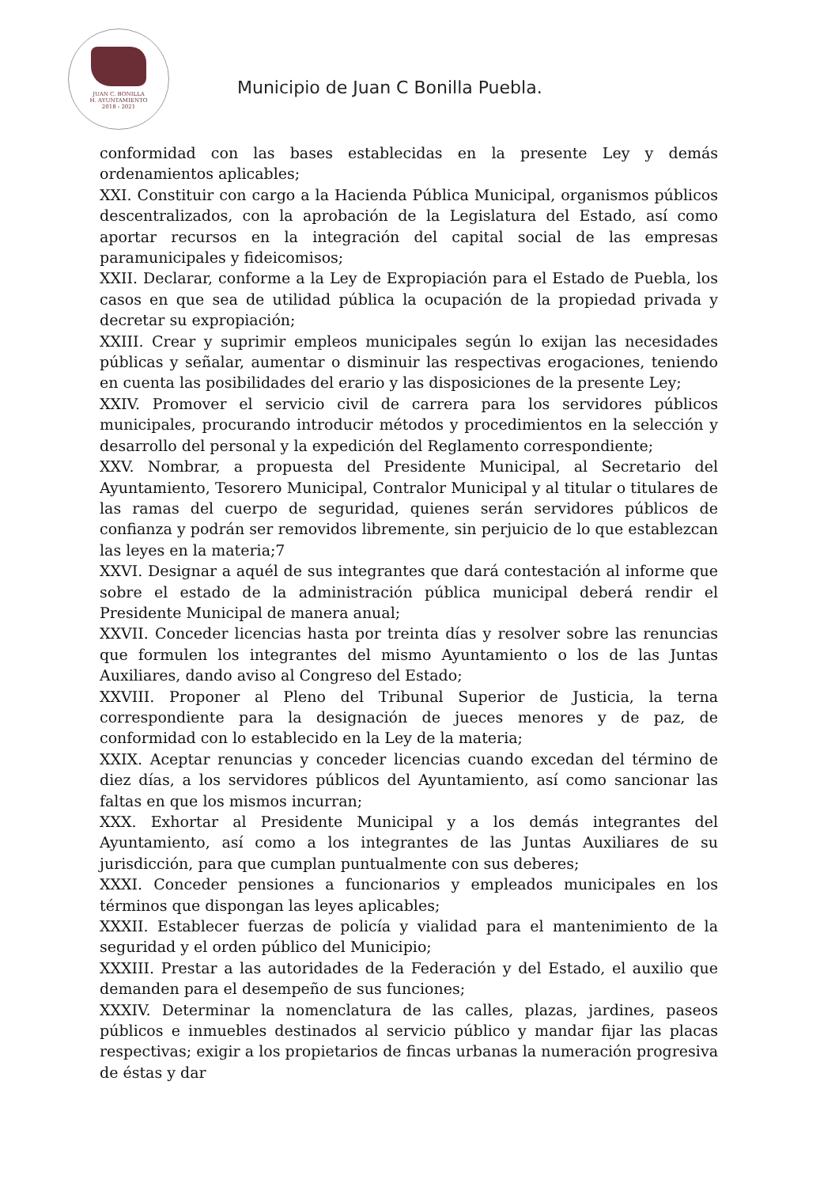JUAN C. BONILLA
H. AYUNTAMIENTO
2018 - 2021
Municipio de Juan C Bonilla Puebla.
conformidad con las bases establecidas en la presente Ley y demás ordenamientos aplicables;
XXI. Constituir con cargo a la Hacienda Pública Municipal, organismos públicos descentralizados, con la aprobación de la Legislatura del Estado, así como aportar recursos en la integración del capital social de las empresas paramunicipales y fideicomisos;
XXII. Declarar, conforme a la Ley de Expropiación para el Estado de Puebla, los casos en que sea de utilidad pública la ocupación de la propiedad privada y decretar su expropiación;
XXIII. Crear y suprimir empleos municipales según lo exijan las necesidades públicas y señalar, aumentar o disminuir las respectivas erogaciones, teniendo en cuenta las posibilidades del erario y las disposiciones de la presente Ley;
XXIV. Promover el servicio civil de carrera para los servidores públicos municipales, procurando introducir métodos y procedimientos en la selección y desarrollo del personal y la expedición del Reglamento correspondiente;
XXV. Nombrar, a propuesta del Presidente Municipal, al Secretario del Ayuntamiento, Tesorero Municipal, Contralor Municipal y al titular o titulares de las ramas del cuerpo de seguridad, quienes serán servidores públicos de confianza y podrán ser removidos libremente, sin perjuicio de lo que establezcan las leyes en la materia;7
XXVI. Designar a aquél de sus integrantes que dará contestación al informe que sobre el estado de la administración pública municipal deberá rendir el Presidente Municipal de manera anual;
XXVII. Conceder licencias hasta por treinta días y resolver sobre las renuncias que formulen los integrantes del mismo Ayuntamiento o los de las Juntas Auxiliares, dando aviso al Congreso del Estado;
XXVIII. Proponer al Pleno del Tribunal Superior de Justicia, la terna correspondiente para la designación de jueces menores y de paz, de conformidad con lo establecido en la Ley de la materia;
XXIX. Aceptar renuncias y conceder licencias cuando excedan del término de diez días, a los servidores públicos del Ayuntamiento, así como sancionar las faltas en que los mismos incurran;
XXX. Exhortar al Presidente Municipal y a los demás integrantes del Ayuntamiento, así como a los integrantes de las Juntas Auxiliares de su jurisdicción, para que cumplan puntualmente con sus deberes;
XXXI. Conceder pensiones a funcionarios y empleados municipales en los términos que dispongan las leyes aplicables;
XXXII. Establecer fuerzas de policía y vialidad para el mantenimiento de la seguridad y el orden público del Municipio;
XXXIII. Prestar a las autoridades de la Federación y del Estado, el auxilio que demanden para el desempeño de sus funciones;
XXXIV. Determinar la nomenclatura de las calles, plazas, jardines, paseos públicos e inmuebles destinados al servicio público y mandar fijar las placas respectivas; exigir a los propietarios de fincas urbanas la numeración progresiva de éstas y dar